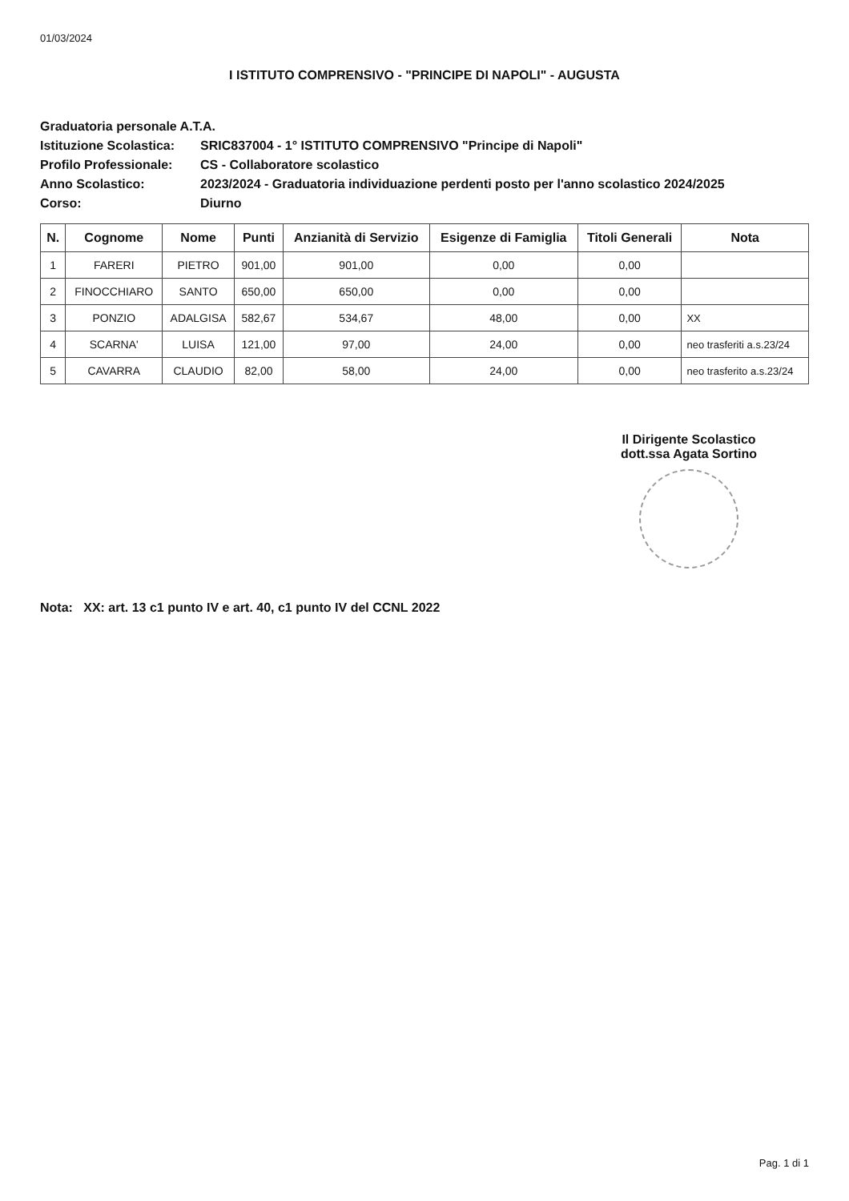01/03/2024
I ISTITUTO COMPRENSIVO - "PRINCIPE DI NAPOLI" - AUGUSTA
Graduatoria personale A.T.A.
Istituzione Scolastica: SRIC837004 - 1° ISTITUTO COMPRENSIVO "Principe di Napoli"
Profilo Professionale: CS - Collaboratore scolastico
Anno Scolastico: 2023/2024 - Graduatoria individuazione perdenti posto per l'anno scolastico 2024/2025
Corso: Diurno
| N. | Cognome | Nome | Punti | Anzianità di Servizio | Esigenze di Famiglia | Titoli Generali | Nota |
| --- | --- | --- | --- | --- | --- | --- | --- |
| 1 | FARERI | PIETRO | 901,00 | 901,00 | 0,00 | 0,00 | |
| 2 | FINOCCHIARO | SANTO | 650,00 | 650,00 | 0,00 | 0,00 | |
| 3 | PONZIO | ADALGISA | 582,67 | 534,67 | 48,00 | 0,00 | XX |
| 4 | SCARNA' | LUISA | 121,00 | 97,00 | 24,00 | 0,00 | neo trasferiti a.s.23/24 |
| 5 | CAVARRA | CLAUDIO | 82,00 | 58,00 | 24,00 | 0,00 | neo trasferito a.s.23/24 |
Il Dirigente Scolastico
dott.ssa Agata Sortino
Nota: XX: art. 13 c1 punto IV e art. 40, c1 punto IV del CCNL 2022
Pag. 1 di 1